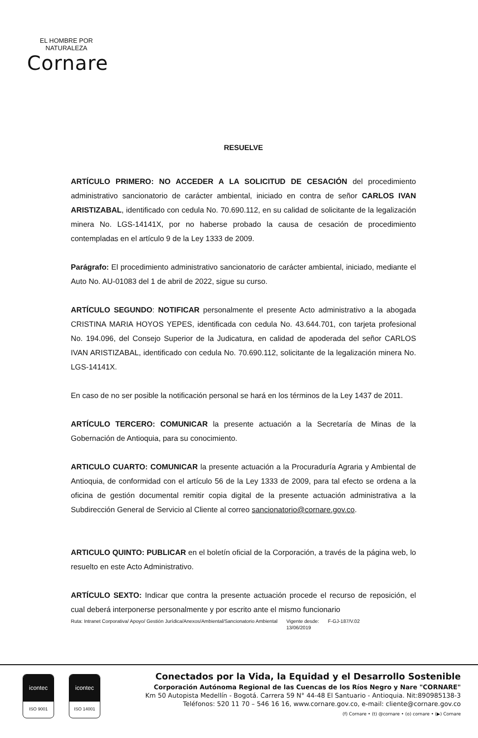EL HOMBRE POR NATURALEZA
Cornare
RESUELVE
ARTÍCULO PRIMERO: NO ACCEDER A LA SOLICITUD DE CESACIÓN del procedimiento administrativo sancionatorio de carácter ambiental, iniciado en contra de señor CARLOS IVAN ARISTIZABAL, identificado con cedula No. 70.690.112, en su calidad de solicitante de la legalización minera No. LGS-14141X, por no haberse probado la causa de cesación de procedimiento contempladas en el artículo 9 de la Ley 1333 de 2009.
Parágrafo: El procedimiento administrativo sancionatorio de carácter ambiental, iniciado, mediante el Auto No. AU-01083 del 1 de abril de 2022, sigue su curso.
ARTÍCULO SEGUNDO: NOTIFICAR personalmente el presente Acto administrativo a la abogada CRISTINA MARIA HOYOS YEPES, identificada con cedula No. 43.644.701, con tarjeta profesional No. 194.096, del Consejo Superior de la Judicatura, en calidad de apoderada del señor CARLOS IVAN ARISTIZABAL, identificado con cedula No. 70.690.112, solicitante de la legalización minera No. LGS-14141X.
En caso de no ser posible la notificación personal se hará en los términos de la Ley 1437 de 2011.
ARTÍCULO TERCERO: COMUNICAR la presente actuación a la Secretaría de Minas de la Gobernación de Antioquia, para su conocimiento.
ARTICULO CUARTO: COMUNICAR la presente actuación a la Procuraduría Agraria y Ambiental de Antioquia, de conformidad con el artículo 56 de la Ley 1333 de 2009, para tal efecto se ordena a la oficina de gestión documental remitir copia digital de la presente actuación administrativa a la Subdirección General de Servicio al Cliente al correo sancionatorio@cornare.gov.co.
ARTICULO QUINTO: PUBLICAR en el boletín oficial de la Corporación, a través de la página web, lo resuelto en este Acto Administrativo.
ARTÍCULO SEXTO: Indicar que contra la presente actuación procede el recurso de reposición, el cual deberá interponerse personalmente y por escrito ante el mismo funcionario
Ruta: Intranet Corporativa/ Apoyo/ Gestión Jurídica/Anexos/Ambiental/Sancionatorio Ambiental Vigente desde:
13/06/2019 F-GJ-187/V.02
icontec
ISO 9001
icontec
ISO 14001
Conectados por la Vida, la Equidad y el Desarrollo Sostenible
Corporación Autónoma Regional de las Cuencas de los Ríos Negro y Nare "CORNARE"
Km 50 Autopista Medellín - Bogotá. Carrera 59 N° 44-48 El Santuario - Antioquia. Nit:890985138-3
Teléfonos: 520 11 70 – 546 16 16, www.cornare.gov.co, e-mail: cliente@cornare.gov.co
(f) Cornare • (t) @cornare • (o) cornare • (▶) Cornare